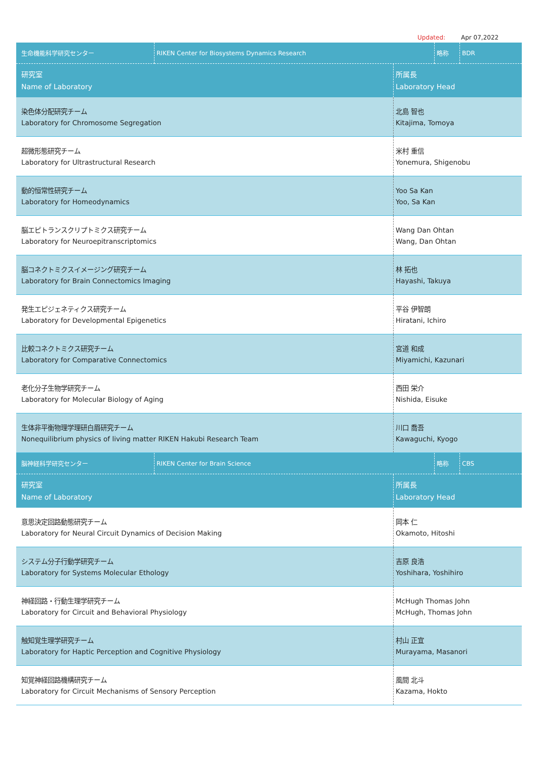Updated: Apr 07,2022
| 生命機能科学研究センター | RIKEN Center for Biosystems Dynamics Research | 略称 | BDR |
| 研究室 Name of Laboratory | 所属長 Laboratory Head |
| 染色体分配研究チーム Laboratory for Chromosome Segregation | 北島 智也 Kitajima, Tomoya |
| 超微形態研究チーム Laboratory for Ultrastructural Research | 米村 重信 Yonemura, Shigenobu |
| 動的恒常性研究チーム Laboratory for Homeodynamics | Yoo Sa Kan Yoo, Sa Kan |
| 脳エピトランスクリプトミクス研究チーム Laboratory for Neuroepitranscriptomics | Wang Dan Ohtan Wang, Dan Ohtan |
| 脳コネクトミクスイメージング研究チーム Laboratory for Brain Connectomics Imaging | 林 拓也 Hayashi, Takuya |
| 発生エピジェネティクス研究チーム Laboratory for Developmental Epigenetics | 平谷 伊智朗 Hiratani, Ichiro |
| 比較コネクトミクス研究チーム Laboratory for Comparative Connectomics | 宮道 和成 Miyamichi, Kazunari |
| 老化分子生物学研究チーム Laboratory for Molecular Biology of Aging | 西田 栄介 Nishida, Eisuke |
| 生体非平衡物理学理研白眉研究チーム Nonequilibrium physics of living matter RIKEN Hakubi Research Team | 川口 喬吾 Kawaguchi, Kyogo |
| 脳神経科学研究センター | RIKEN Center for Brain Science | 略称 | CBS |
| 研究室 Name of Laboratory | 所属長 Laboratory Head |
| 意思決定回路動態研究チーム Laboratory for Neural Circuit Dynamics of Decision Making | 岡本 仁 Okamoto, Hitoshi |
| システム分子行動学研究チーム Laboratory for Systems Molecular Ethology | 吉原 良浩 Yoshihara, Yoshihiro |
| 神経回路・行動生理学研究チーム Laboratory for Circuit and Behavioral Physiology | McHugh Thomas John McHugh, Thomas John |
| 触知覚生理学研究チーム Laboratory for Haptic Perception and Cognitive Physiology | 村山 正宜 Murayama, Masanori |
| 知覚神経回路機構研究チーム Laboratory for Circuit Mechanisms of Sensory Perception | 風間 北斗 Kazama, Hokto |